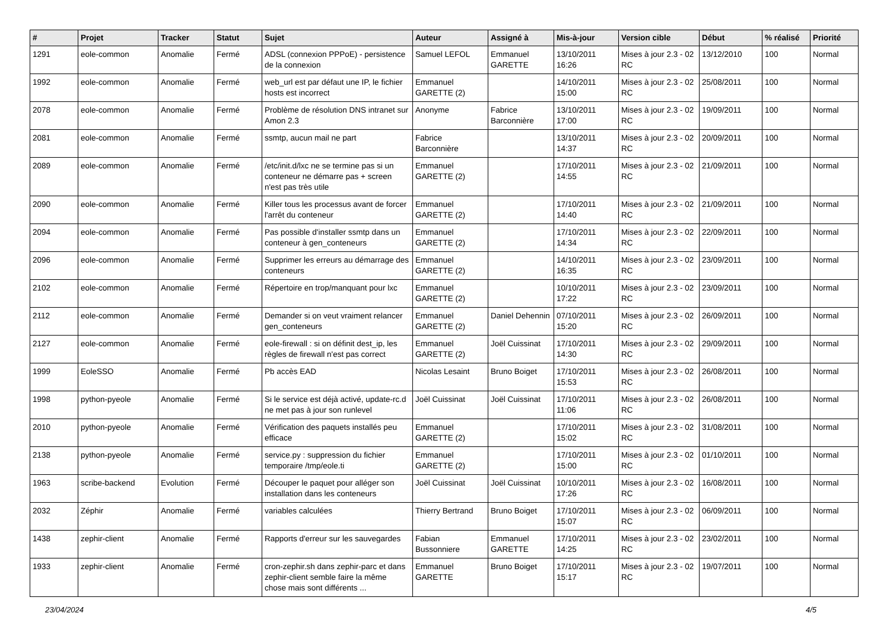| # | Projet | Tracker | Statut | Sujet | Auteur | Assigné à | Mis-à-jour | Version cible | Début | % réalisé | Priorité |
| --- | --- | --- | --- | --- | --- | --- | --- | --- | --- | --- | --- |
| 1291 | eole-common | Anomalie | Fermé | ADSL (connexion PPPoE) - persistence de la connexion | Samuel LEFOL | Emmanuel GARETTE | 13/10/2011 16:26 | Mises à jour 2.3 - 02 RC | 13/12/2010 | 100 | Normal |
| 1992 | eole-common | Anomalie | Fermé | web_url est par défaut une IP, le fichier hosts est incorrect | Emmanuel GARETTE (2) | | 14/10/2011 15:00 | Mises à jour 2.3 - 02 RC | 25/08/2011 | 100 | Normal |
| 2078 | eole-common | Anomalie | Fermé | Problème de résolution DNS intranet sur Amon 2.3 | Anonyme | Fabrice Barconnière | 13/10/2011 17:00 | Mises à jour 2.3 - 02 RC | 19/09/2011 | 100 | Normal |
| 2081 | eole-common | Anomalie | Fermé | ssmtp, aucun mail ne part | Fabrice Barconnière | | 13/10/2011 14:37 | Mises à jour 2.3 - 02 RC | 20/09/2011 | 100 | Normal |
| 2089 | eole-common | Anomalie | Fermé | /etc/init.d/lxc ne se termine pas si un conteneur ne démarre pas + screen n'est pas très utile | Emmanuel GARETTE (2) | | 17/10/2011 14:55 | Mises à jour 2.3 - 02 RC | 21/09/2011 | 100 | Normal |
| 2090 | eole-common | Anomalie | Fermé | Killer tous les processus avant de forcer l'arrêt du conteneur | Emmanuel GARETTE (2) | | 17/10/2011 14:40 | Mises à jour 2.3 - 02 RC | 21/09/2011 | 100 | Normal |
| 2094 | eole-common | Anomalie | Fermé | Pas possible d'installer ssmtp dans un conteneur à gen_conteneurs | Emmanuel GARETTE (2) | | 17/10/2011 14:34 | Mises à jour 2.3 - 02 RC | 22/09/2011 | 100 | Normal |
| 2096 | eole-common | Anomalie | Fermé | Supprimer les erreurs au démarrage des conteneurs | Emmanuel GARETTE (2) | | 14/10/2011 16:35 | Mises à jour 2.3 - 02 RC | 23/09/2011 | 100 | Normal |
| 2102 | eole-common | Anomalie | Fermé | Répertoire en trop/manquant pour lxc | Emmanuel GARETTE (2) | | 10/10/2011 17:22 | Mises à jour 2.3 - 02 RC | 23/09/2011 | 100 | Normal |
| 2112 | eole-common | Anomalie | Fermé | Demander si on veut vraiment relancer gen_conteneurs | Emmanuel GARETTE (2) | Daniel Dehennin | 07/10/2011 15:20 | Mises à jour 2.3 - 02 RC | 26/09/2011 | 100 | Normal |
| 2127 | eole-common | Anomalie | Fermé | eole-firewall : si on définit dest_ip, les règles de firewall n'est pas correct | Emmanuel GARETTE (2) | Joël Cuissinat | 17/10/2011 14:30 | Mises à jour 2.3 - 02 RC | 29/09/2011 | 100 | Normal |
| 1999 | EoleSSO | Anomalie | Fermé | Pb accès EAD | Nicolas Lesaint | Bruno Boiget | 17/10/2011 15:53 | Mises à jour 2.3 - 02 RC | 26/08/2011 | 100 | Normal |
| 1998 | python-pyeole | Anomalie | Fermé | Si le service est déjà activé, update-rc.d ne met pas à jour son runlevel | Joël Cuissinat | Joël Cuissinat | 17/10/2011 11:06 | Mises à jour 2.3 - 02 RC | 26/08/2011 | 100 | Normal |
| 2010 | python-pyeole | Anomalie | Fermé | Vérification des paquets installés peu efficace | Emmanuel GARETTE (2) | | 17/10/2011 15:02 | Mises à jour 2.3 - 02 RC | 31/08/2011 | 100 | Normal |
| 2138 | python-pyeole | Anomalie | Fermé | service.py : suppression du fichier temporaire /tmp/eole.ti | Emmanuel GARETTE (2) | | 17/10/2011 15:00 | Mises à jour 2.3 - 02 RC | 01/10/2011 | 100 | Normal |
| 1963 | scribe-backend | Evolution | Fermé | Découper le paquet pour alléger son installation dans les conteneurs | Joël Cuissinat | Joël Cuissinat | 10/10/2011 17:26 | Mises à jour 2.3 - 02 RC | 16/08/2011 | 100 | Normal |
| 2032 | Zéphir | Anomalie | Fermé | variables calculées | Thierry Bertrand | Bruno Boiget | 17/10/2011 15:07 | Mises à jour 2.3 - 02 RC | 06/09/2011 | 100 | Normal |
| 1438 | zephir-client | Anomalie | Fermé | Rapports d'erreur sur les sauvegardes | Fabian Bussonniere | Emmanuel GARETTE | 17/10/2011 14:25 | Mises à jour 2.3 - 02 RC | 23/02/2011 | 100 | Normal |
| 1933 | zephir-client | Anomalie | Fermé | cron-zephir.sh dans zephir-parc et dans zephir-client semble faire la même chose mais sont différents ... | Emmanuel GARETTE | Bruno Boiget | 17/10/2011 15:17 | Mises à jour 2.3 - 02 RC | 19/07/2011 | 100 | Normal |
23/04/2024 4/5